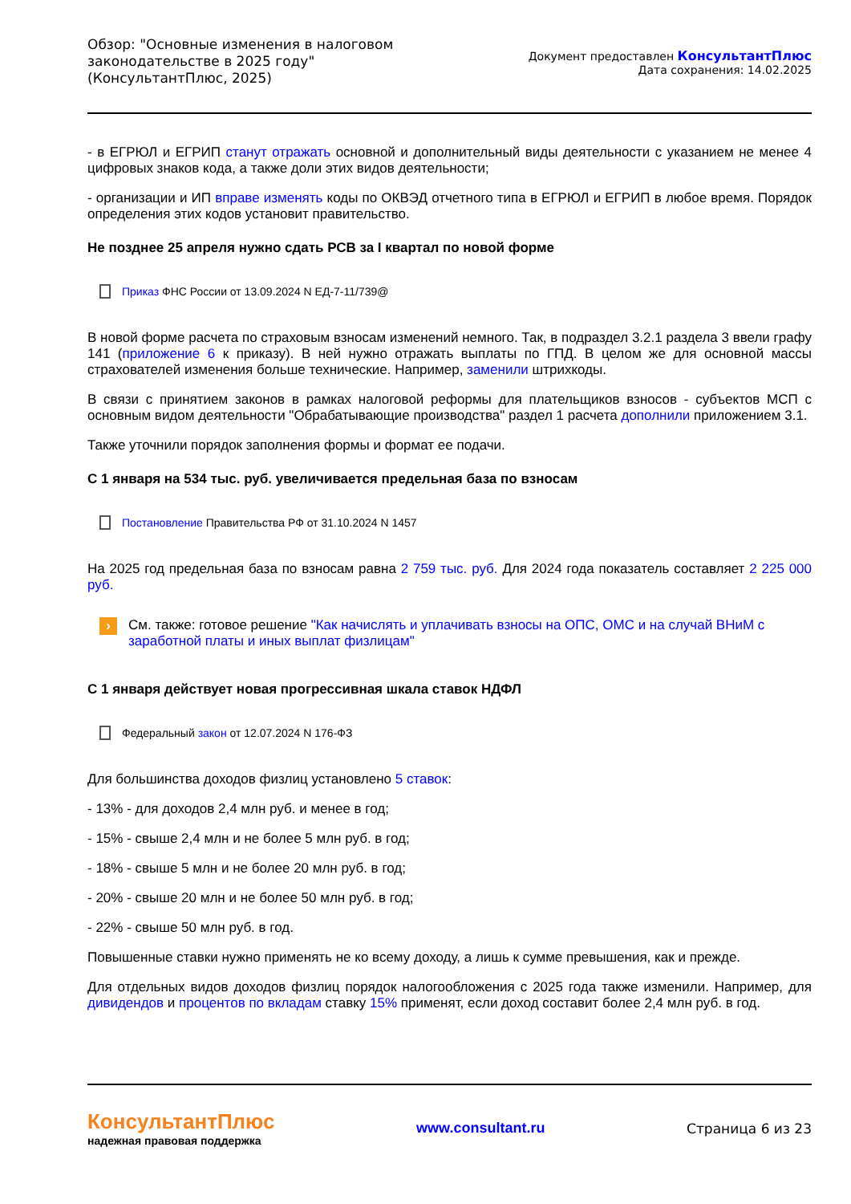Обзор: "Основные изменения в налоговом законодательстве в 2025 году" (КонсультантПлюс, 2025)
Документ предоставлен КонсультантПлюс
Дата сохранения: 14.02.2025
- в ЕГРЮЛ и ЕГРИП станут отражать основной и дополнительный виды деятельности с указанием не менее 4 цифровых знаков кода, а также доли этих видов деятельности;
- организации и ИП вправе изменять коды по ОКВЭД отчетного типа в ЕГРЮЛ и ЕГРИП в любое время. Порядок определения этих кодов установит правительство.
Не позднее 25 апреля нужно сдать РСВ за I квартал по новой форме
Приказ ФНС России от 13.09.2024 N ЕД-7-11/739@
В новой форме расчета по страховым взносам изменений немного. Так, в подраздел 3.2.1 раздела 3 ввели графу 141 (приложение 6 к приказу). В ней нужно отражать выплаты по ГПД. В целом же для основной массы страхователей изменения больше технические. Например, заменили штрихкоды.
В связи с принятием законов в рамках налоговой реформы для плательщиков взносов - субъектов МСП с основным видом деятельности "Обрабатывающие производства" раздел 1 расчета дополнили приложением 3.1.
Также уточнили порядок заполнения формы и формат ее подачи.
С 1 января на 534 тыс. руб. увеличивается предельная база по взносам
Постановление Правительства РФ от 31.10.2024 N 1457
На 2025 год предельная база по взносам равна 2 759 тыс. руб. Для 2024 года показатель составляет 2 225 000 руб.
› См. также: готовое решение "Как начислять и уплачивать взносы на ОПС, ОМС и на случай ВНиМ с заработной платы и иных выплат физлицам"
С 1 января действует новая прогрессивная шкала ставок НДФЛ
Федеральный закон от 12.07.2024 N 176-ФЗ
Для большинства доходов физлиц установлено 5 ставок:
- 13% - для доходов 2,4 млн руб. и менее в год;
- 15% - свыше 2,4 млн и не более 5 млн руб. в год;
- 18% - свыше 5 млн и не более 20 млн руб. в год;
- 20% - свыше 20 млн и не более 50 млн руб. в год;
- 22% - свыше 50 млн руб. в год.
Повышенные ставки нужно применять не ко всему доходу, а лишь к сумме превышения, как и прежде.
Для отдельных видов доходов физлиц порядок налогообложения с 2025 года также изменили. Например, для дивидендов и процентов по вкладам ставку 15% применят, если доход составит более 2,4 млн руб. в год.
КонсультантПлюс
надежная правовая поддержка
www.consultant.ru Страница 6 из 23